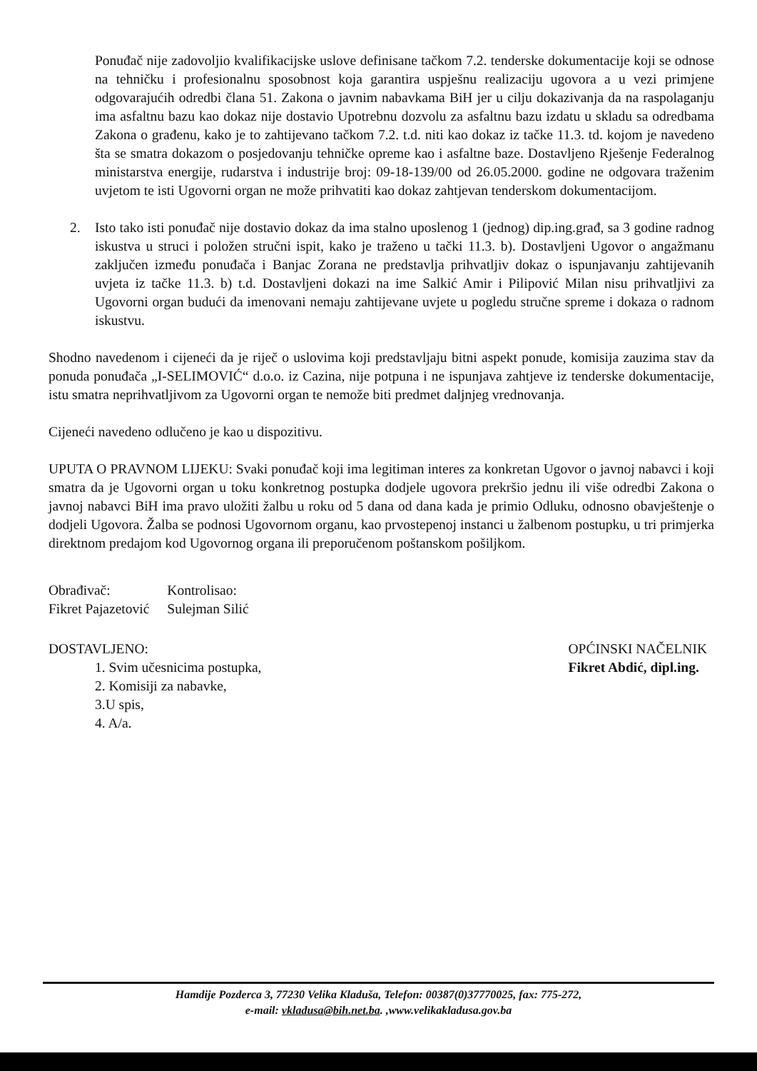Ponuđač nije zadovoljio kvalifikacijske uslove definisane tačkom 7.2. tenderske dokumentacije koji se odnose na tehničku i profesionalnu sposobnost koja garantira uspješnu realizaciju ugovora a u vezi primjene odgovarajućih odredbi člana 51. Zakona o javnim nabavkama BiH jer u cilju dokazivanja da na raspolaganju ima asfaltnu bazu kao dokaz nije dostavio Upotrebnu dozvolu za asfaltnu bazu izdatu u skladu sa odredbama Zakona o građenu, kako je to zahtijevano tačkom 7.2. t.d. niti kao dokaz iz tačke 11.3. td. kojom je navedeno šta se smatra dokazom o posjedovanju tehničke opreme kao i asfaltne baze. Dostavljeno Rješenje Federalnog ministarstva energije, rudarstva i industrije broj: 09-18-139/00 od 26.05.2000. godine ne odgovara traženim uvjetom te isti Ugovorni organ ne može prihvatiti kao dokaz zahtjevan tenderskom dokumentacijom.
2. Isto tako isti ponuđač nije dostavio dokaz da ima stalno uposlenog 1 (jednog) dip.ing.građ, sa 3 godine radnog iskustva u struci i položen stručni ispit, kako je traženo u tački 11.3. b). Dostavljeni Ugovor o angažmanu zaključen između ponuđača i Banjac Zorana ne predstavlja prihvatljiv dokaz o ispunjavanju zahtijevanih uvjeta iz tačke 11.3. b) t.d. Dostavljeni dokazi na ime Salkić Amir i Pilipović Milan nisu prihvatljivi za Ugovorni organ budući da imenovani nemaju zahtijevane uvjete u pogledu stručne spreme i dokaza o radnom iskustvu.
Shodno navedenom i cijeneći da je riječ o uslovima koji predstavljaju bitni aspekt ponude, komisija zauzima stav da ponuda ponuđača „I-SELIMOVIĆ“ d.o.o. iz Cazina, nije potpuna i ne ispunjava zahtjeve iz tenderske dokumentacije, istu smatra neprihvatljivom za Ugovorni organ te nemože biti predmet daljnjeg vrednovanja.
Cijeneći navedeno odlučeno je kao u dispozitivu.
UPUTA O PRAVNOM LIJEKU: Svaki ponuđač koji ima legitiman interes za konkretan Ugovor o javnoj nabavci i koji smatra da je Ugovorni organ u toku konkretnog postupka dodjele ugovora prekršio jednu ili više odredbi Zakona o javnoj nabavci BiH ima pravo uložiti žalbu u roku od 5 dana od dana kada je primio Odluku, odnosno obavještenje o dodjeli Ugovora. Žalba se podnosi Ugovornom organu, kao prvostepenoj instanci u žalbenom postupku, u tri primjerka direktnom predajom kod Ugovornog organa ili preporučenom poštanskom pošiljkom.
Obrađivač:
Fikret Pajazetović
Kontrolisao:
Sulejman Silić
DOSTAVLJENO:
1. Svim učesnicima postupka,
2. Komisiji za nabavke,
3.U spis,
4. A/a.
OPĆINSKI NAČELNIK
Fikret Abdić, dipl.ing.
Hamdije Pozderca 3, 77230 Velika Kladuša, Telefon: 00387(0)37770025, fax: 775-272,
e-mail: vkladusa@bih.net.ba. ,www.velikakladusa.gov.ba